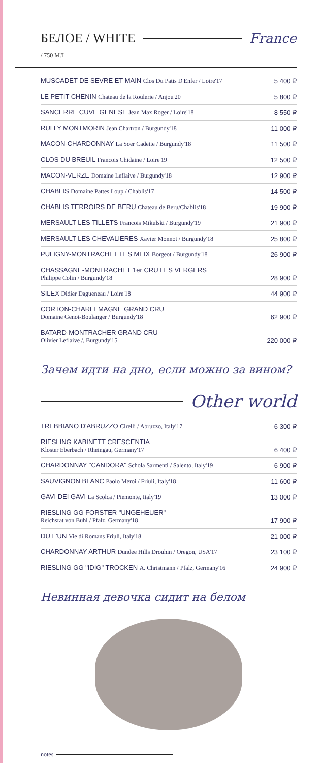БЕЛОЕ / WHITE France
/ 750 МЛ
MUSCADET DE SEVRE ET MAIN Clos Du Patis D'Enfer / Loire'17 5 400 ₽
LE PETIT CHENIN Chateau de la Roulerie / Anjou'20 5 800 ₽
SANCERRE CUVE GENESE Jean Max Roger / Loire'18 8 550 ₽
RULLY MONTMORIN Jean Chartron / Burgundy'18 11 000 ₽
MACON-CHARDONNAY La Soer Cadette / Burgundy'18 11 500 ₽
CLOS DU BREUIL Francois Chidaine / Loire'19 12 500 ₽
MACON-VERZE Domaine Leflaive / Burgundy'18 12 900 ₽
CHABLIS Domaine Pattes Loup / Chablis'17 14 500 ₽
CHABLIS TERROIRS DE BERU Chateau de Beru/Chablis'18 19 900 ₽
MERSAULT LES TILLETS Francois Mikulski / Burgundy'19 21 900 ₽
MERSAULT LES CHEVALIERES Xavier Monnot / Burgundy'18 25 800 ₽
PULIGNY-MONTRACHET LES MEIX Borgeot / Burgundy'18 26 900 ₽
CHASSAGNE-MONTRACHET 1er CRU LES VERGERS
Philippe Colin / Burgundy'18 28 900 ₽
SILEX Didier Dagueneau / Loire'18 44 900 ₽
CORTON-CHARLEMAGNE GRAND CRU
Domaine Genot-Boulanger / Burgundy'18 62 900 ₽
BATARD-MONTRACHER GRAND CRU
Olivier Leflaive /, Burgundy'15 220 000 ₽
Зачем идти на дно, если можно за вином?
Other world
TREBBIANO D'ABRUZZO Cirelli / Abruzzo, Italy'17 6 300 ₽
RIESLING KABINETT CRESCENTIA
Kloster Eberbach / Rheingau, Germany'17 6 400 ₽
CHARDONNAY "CANDORA" Schola Sarmenti / Salento, Italy'19 6 900 ₽
SAUVIGNON BLANC Paolo Meroi / Friuli, Italy'18 11 600 ₽
GAVI DEI GAVI La Scolca / Piemonte, Italy'19 13 000 ₽
RIESLING GG FORSTER "UNGEHEUER"
Reichsrat von Buhl / Pfalz, Germany'18 17 900 ₽
DUT 'UN Vie di Romans Friuli, Italy'18 21 000 ₽
CHARDONNAY ARTHUR Dundee Hills Drouhin / Oregon, USA'17 23 100 ₽
RIESLING GG "IDIG" TROCKEN A. Christmann / Pfalz, Germany'16 24 900 ₽
Невинная девочка сидит на белом
notes